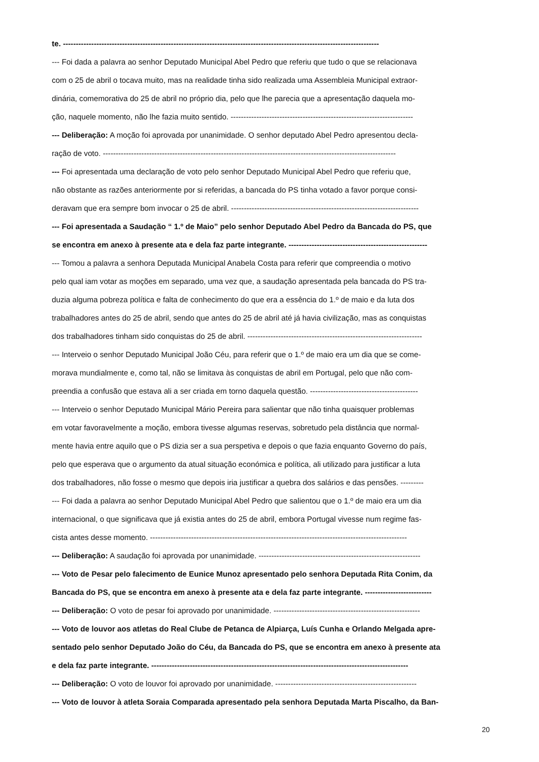te. ---------------------------------------------------------------------------------------------------------------------------
--- Foi dada a palavra ao senhor Deputado Municipal Abel Pedro que referiu que tudo o que se relacionava
com o 25 de abril o tocava muito, mas na realidade tinha sido realizada uma Assembleia Municipal extraor-
dinária, comemorativa do 25 de abril no próprio dia, pelo que lhe parecia que a apresentação daquela mo-
ção, naquele momento, não lhe fazia muito sentido. -----------------------------------------------------------------------
--- Deliberação: A moção foi aprovada por unanimidade. O senhor deputado Abel Pedro apresentou decla-
ração de voto. ------------------------------------------------------------------------------------------------------------------
--- Foi apresentada uma declaração de voto pelo senhor Deputado Municipal Abel Pedro que referiu que,
não obstante as razões anteriormente por si referidas, a bancada do PS tinha votado a favor porque consi-
deravam que era sempre bom invocar o 25 de abril. -------------------------------------------------------------------------
--- Foi apresentada a Saudação “ 1.º de Maio” pelo senhor Deputado Abel Pedro da Bancada do PS, que
se encontra em anexo à presente ata e dela faz parte integrante. ------------------------------------------------------
--- Tomou a palavra a senhora Deputada Municipal Anabela Costa para referir que compreendia o motivo
pelo qual iam votar as moções em separado, uma vez que, a saudação apresentada pela bancada do PS tra-
duzia alguma pobreza política e falta de conhecimento do que era a essência do 1.º de maio e da luta dos
trabalhadores antes do 25 de abril, sendo que antes do 25 de abril até já havia civilização, mas as conquistas
dos trabalhadores tinham sido conquistas do 25 de abril. --------------------------------------------------------------------
--- Interveio o senhor Deputado Municipal João Céu, para referir que o 1.º de maio era um dia que se come-
morava mundialmente e, como tal, não se limitava às conquistas de abril em Portugal, pelo que não com-
preendia a confusão que estava ali a ser criada em torno daquela questão. ------------------------------------------
--- Interveio o senhor Deputado Municipal Mário Pereira para salientar que não tinha quaisquer problemas
em votar favoravelmente a moção, embora tivesse algumas reservas, sobretudo pela distância que normal-
mente havia entre aquilo que o PS dizia ser a sua perspetiva e depois o que fazia enquanto Governo do país,
pelo que esperava que o argumento da atual situação económica e política, ali utilizado para justificar a luta
dos trabalhadores, não fosse o mesmo que depois iria justificar a quebra dos salários e das pensões. ---------
--- Foi dada a palavra ao senhor Deputado Municipal Abel Pedro que salientou que o 1.º de maio era um dia
internacional, o que significava que já existia antes do 25 de abril, embora Portugal vivesse num regime fas-
cista antes desse momento. ----------------------------------------------------------------------------------------------------
--- Deliberação: A saudação foi aprovada por unanimidade. ---------------------------------------------------------------
--- Voto de Pesar pelo falecimento de Eunice Munoz apresentado pelo senhora Deputada Rita Conim, da
Bancada do PS, que se encontra em anexo à presente ata e dela faz parte integrante. --------------------------
--- Deliberação: O voto de pesar foi aprovado por unanimidade. ---------------------------------------------------------
--- Voto de louvor aos atletas do Real Clube de Petanca de Alpiarça, Luís Cunha e Orlando Melgada apre-
sentado pelo senhor Deputado João do Céu, da Bancada do PS, que se encontra em anexo à presente ata
e dela faz parte integrante. ----------------------------------------------------------------------------------------------------
--- Deliberação: O voto de louvor foi aprovado por unanimidade. -------------------------------------------------------
--- Voto de louvor à atleta Soraia Comparada apresentado pela senhora Deputada Marta Piscalho, da Ban-
20